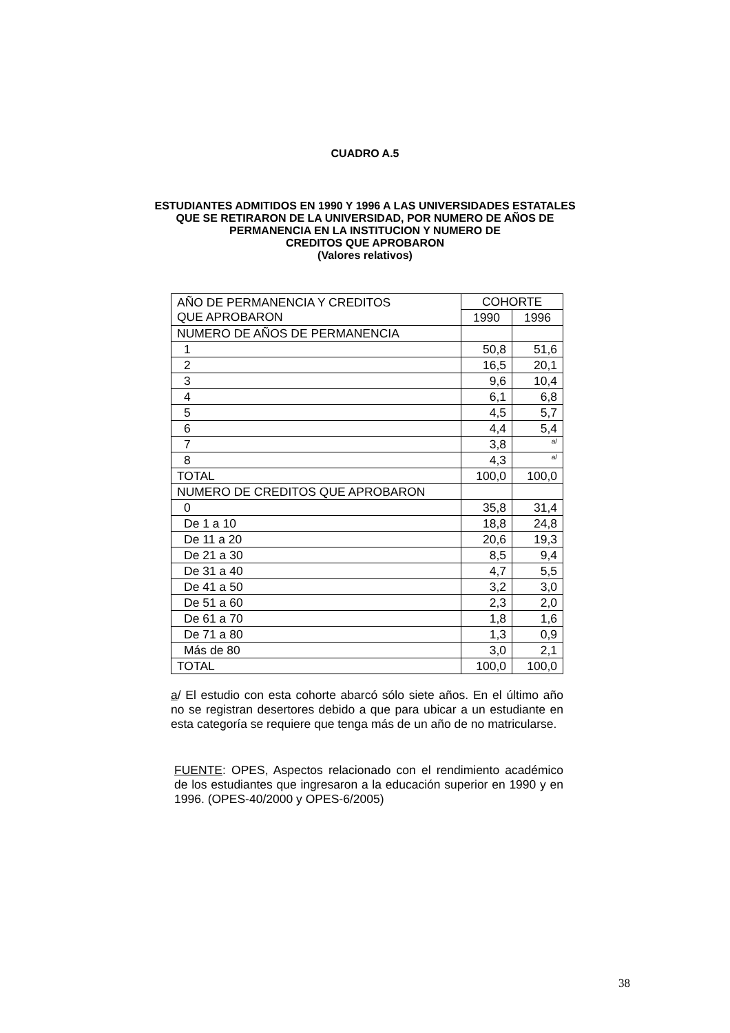CUADRO A.5
ESTUDIANTES ADMITIDOS EN 1990 Y 1996 A LAS UNIVERSIDADES ESTATALES
QUE SE RETIRARON DE LA UNIVERSIDAD, POR NUMERO DE AÑOS DE
PERMANENCIA EN LA INSTITUCION Y NUMERO DE
CREDITOS QUE APROBARON
(Valores relativos)
| AÑO DE PERMANENCIA Y CREDITOS QUE APROBARON | COHORTE | |
| --- | --- | --- |
| | 1990 | 1996 |
| NUMERO DE AÑOS DE PERMANENCIA | | |
| 1 | 50,8 | 51,6 |
| 2 | 16,5 | 20,1 |
| 3 | 9,6 | 10,4 |
| 4 | 6,1 | 6,8 |
| 5 | 4,5 | 5,7 |
| 6 | 4,4 | 5,4 |
| 7 | 3,8 | <sup>a/</sup> |
| 8 | 4,3 | <sup>a/</sup> |
| TOTAL | 100,0 | 100,0 |
| NUMERO DE CREDITOS QUE APROBARON | | |
| 0 | 35,8 | 31,4 |
| De 1 a 10 | 18,8 | 24,8 |
| De 11 a 20 | 20,6 | 19,3 |
| De 21 a 30 | 8,5 | 9,4 |
| De 31 a 40 | 4,7 | 5,5 |
| De 41 a 50 | 3,2 | 3,0 |
| De 51 a 60 | 2,3 | 2,0 |
| De 61 a 70 | 1,8 | 1,6 |
| De 71 a 80 | 1,3 | 0,9 |
| Más de 80 | 3,0 | 2,1 |
| TOTAL | 100,0 | 100,0 |
a/ El estudio con esta cohorte abarcó sólo siete años. En el último año no se registran desertores debido a que para ubicar a un estudiante en esta categoría se requiere que tenga más de un año de no matricularse.
FUENTE: OPES, Aspectos relacionado con el rendimiento académico de los estudiantes que ingresaron a la educación superior en 1990 y en 1996. (OPES-40/2000 y OPES-6/2005)
38